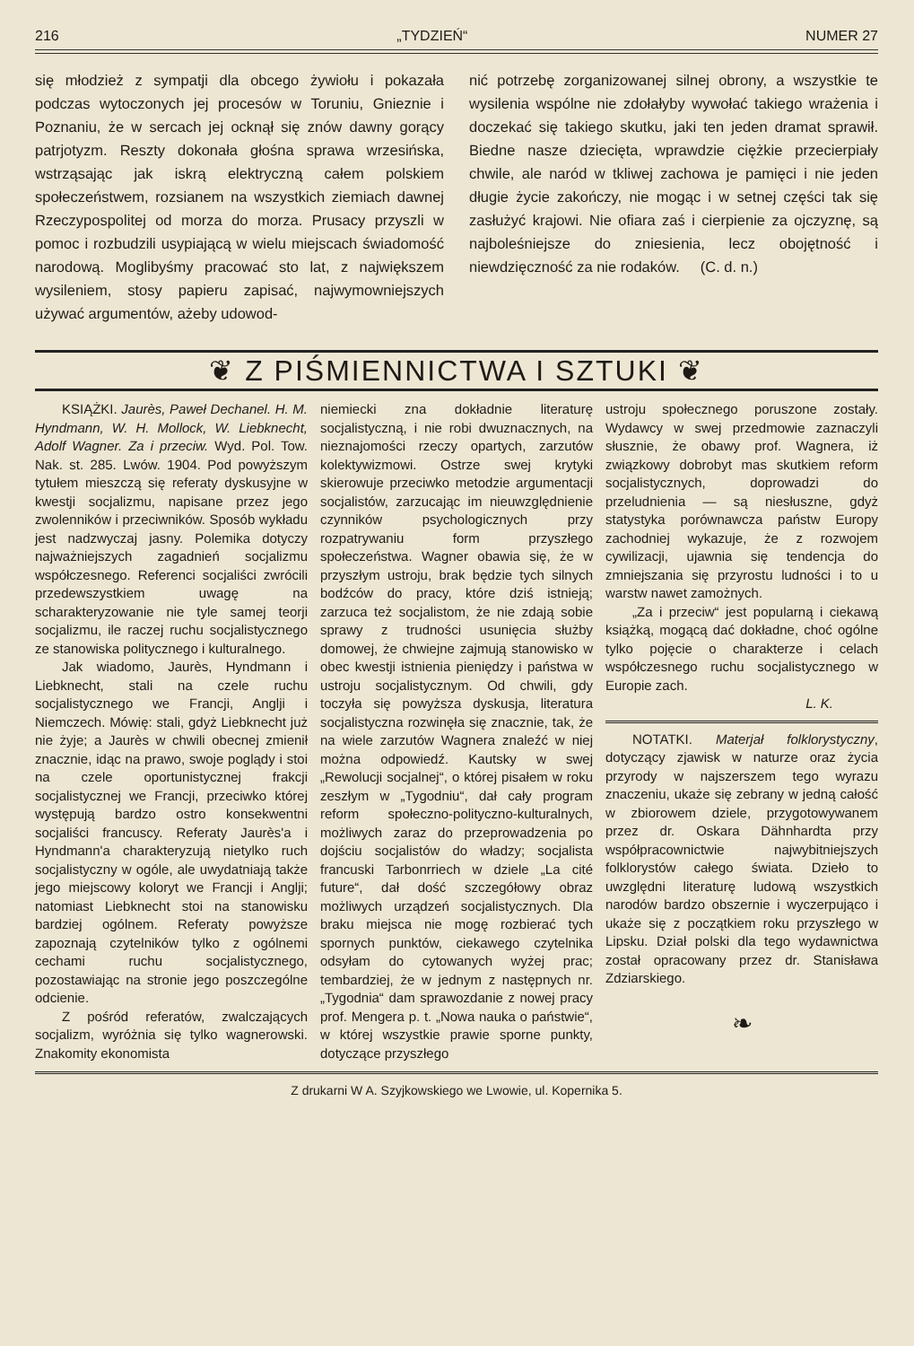216 „TYDZIEŃ“NUMER 27
się młodzież z sympatji dla obcego żywiołu i pokazała podczas wytoczonych jej procesów w Toruniu, Gnieznie i Poznaniu, że w sercach jej ocknął się znów dawny gorący patrjotyzm. Reszty dokonała głośna sprawa wrzesińska, wstrząsając jak iskrą elektryczną całem polskiem społeczeństwem, rozsianem na wszystkich ziemiach dawnej Rzeczypospolitej od morza do morza. Prusacy przyszli w pomoc i rozbudzili usypiającą w wielu miejscach świadomość narodową. Moglibyśmy pracować sto lat, z największem wysileniem, stosy papieru zapisać, najwymowniejszych używać argumentów, ażeby udowod-
nić potrzebę zorganizowanej silnej obrony, a wszystkie te wysilenia wspólne nie zdołałyby wywołać takiego wrażenia i doczekać się takiego skutku, jaki ten jeden dramat sprawił. Biedne nasze dziecięta, wprawdzie ciężkie przecierpiały chwile, ale naród w tkliwej zachowa je pamięci i nie jeden długie życie zakończy, nie mogąc i w setnej części tak się zasłużyć krajowi. Nie ofiara zaś i cierpienie za ojczyznę, są najboleśniejsze do zniesienia, lecz obojętność i niewdzięczność za nie rodaków. (C. d. n.)
❦ Z PIŚMIENNICTWA I SZTUKI ❦
KSIĄŻKI. Jaurès, Paweł Dechanel. H. M. Hyndmann, W. H. Mollock, W. Liebknecht, Adolf Wagner. Za i przeciw. Wyd. Pol. Tow. Nak. st. 285. Lwów. 1904. Pod powyższym tytułem mieszczą się referaty dyskusyjne w kwestji socjalizmu, napisane przez jego zwolenników i przeciwników. Sposób wykładu jest nadzwyczaj jasny. Polemika dotyczy najważniejszych zagadnień socjalizmu współczesnego. Referenci socjaliści zwrócili przedewszystkiem uwagę na scharakteryzowanie nie tyle samej teorji socjalizmu, ile raczej ruchu socjalistycznego ze stanowiska politycznego i kulturalnego.
Jak wiadomo, Jaurès, Hyndmann i Liebknecht, stali na czele ruchu socjalistycznego we Francji, Anglji i Niemczech. Mówię: stali, gdyż Liebknecht już nie żyje; a Jaurès w chwili obecnej zmienił znacznie, idąc na prawo, swoje poglądy i stoi na czele oportunistycznej frakcji socjalistycznej we Francji, przeciwko której występują bardzo ostro konsekwentni socjaliści francuscy. Referaty Jaurès'a i Hyndmann'a charakteryzują nietylko ruch socjalistyczny w ogóle, ale uwydatniają także jego miejscowy koloryt we Francji i Anglji; natomiast Liebknecht stoi na stanowisku bardziej ogólnem. Referaty powyższe zapoznają czytelników tylko z ogólnemi cechami ruchu socjalistycznego, pozostawiając na stronie jego poszczególne odcienie.
Z pośród referatów, zwalczających socjalizm, wyróżnia się tylko wagnerowski. Znakomity ekonomista
niemiecki zna dokładnie literaturę socjalistyczną, i nie robi dwuznacznych, na nieznajomości rzeczy opartych, zarzutów kolektywizmowi. Ostrze swej krytyki skierowuje przeciwko metodzie argumentacji socjalistów, zarzucając im nieuwzględnienie czynników psychologicznych przy rozpatrywaniu form przyszłego społeczeństwa. Wagner obawia się, że w przyszłym ustroju, brak będzie tych silnych bodźców do pracy, które dziś istnieją; zarzuca też socjalistom, że nie zdają sobie sprawy z trudności usunięcia służby domowej, że chwiejne zajmują stanowisko w obec kwestji istnienia pieniędzy i państwa w ustroju socjalistycznym. Od chwili, gdy toczyła się powyższa dyskusja, literatura socjalistyczna rozwinęła się znacznie, tak, że na wiele zarzutów Wagnera znaleźć w niej można odpowiedź. Kautsky w swej „Rewolucji socjalnej“, o której pisałem w roku zeszłym w „Tygodniu“, dał cały program reform społeczno-polityczno-kulturalnych, możliwych zaraz do przeprowadzenia po dojściu socjalistów do władzy; socjalista francuski Tarbonrriech w dziele „La cité future“, dał dość szczegółowy obraz możliwych urządzeń socjalistycznych. Dla braku miejsca nie mogę rozbierać tych spornych punktów, ciekawego czytelnika odsyłam do cytowanych wyżej prac; tembardziej, że w jednym z następnych nr. „Tygodnia“ dam sprawozdanie z nowej pracy prof. Mengera p. t. „Nowa nauka o państwie“, w której wszystkie prawie sporne punkty, dotyczące przyszłego
ustroju społecznego poruszone zostały. Wydawcy w swej przedmowie zaznaczyli słusznie, że obawy prof. Wagnera, iż związkowy dobrobyt mas skutkiem reform socjalistycznych, doprowadzi do przeludnienia — są niesłuszne, gdyż statystyka porównawcza państw Europy zachodniej wykazuje, że z rozwojem cywilizacji, ujawnia się tendencja do zmniejszania się przyrostu ludności i to u warstw nawet zamożnych.
„Za i przeciw“ jest popularną i ciekawą książką, mogącą dać dokładne, choć ogólne tylko pojęcie o charakterze i celach współczesnego ruchu socjalistycznego w Europie zach.
L. K.
NOTATKI. Materjał folklorystyczny, dotyczący zjawisk w naturze oraz życia przyrody w najszerszem tego wyrazu znaczeniu, ukaże się zebrany w jedną całość w zbiorowem dziele, przygotowywanem przez dr. Oskara Dähnhardta przy współpracownictwie najwybitniejszych folklorystów całego świata. Dzieło to uwzględni literaturę ludową wszystkich narodów bardzo obszernie i wyczerpująco i ukaże się z początkiem roku przyszłego w Lipsku. Dział polski dla tego wydawnictwa został opracowany przez dr. Stanisława Zdziarskiego.
❧
Z drukarni W A. Szyjkowskiego we Lwowie, ul. Kopernika 5.